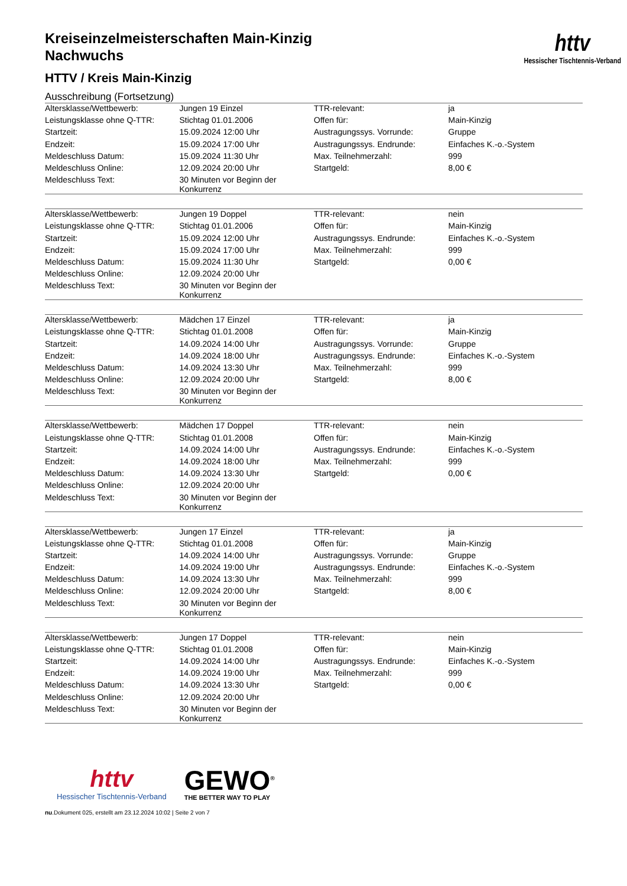httv
Hessischer Tischtennis-Verband
Kreiseinzelmeisterschaften Main-Kinzig
Nachwuchs
HTTV / Kreis Main-Kinzig
Ausschreibung (Fortsetzung)
| Altersklasse/Wettbewerb: | Jungen 19 Einzel | TTR-relevant: | ja |
| Leistungsklasse ohne Q-TTR: | Stichtag 01.01.2006 | Offen für: | Main-Kinzig |
| Startzeit: | 15.09.2024 12:00 Uhr | Austragungssys. Vorrunde: | Gruppe |
| Endzeit: | 15.09.2024 17:00 Uhr | Austragungssys. Endrunde: | Einfaches K.-o.-System |
| Meldeschluss Datum: | 15.09.2024 11:30 Uhr | Max. Teilnehmerzahl: | 999 |
| Meldeschluss Online: | 12.09.2024 20:00 Uhr | Startgeld: | 8,00 € |
| Meldeschluss Text: | 30 Minuten vor Beginn der Konkurrenz | | |
| Altersklasse/Wettbewerb: | Jungen 19 Doppel | TTR-relevant: | nein |
| Leistungsklasse ohne Q-TTR: | Stichtag 01.01.2006 | Offen für: | Main-Kinzig |
| Startzeit: | 15.09.2024 12:00 Uhr | Austragungssys. Endrunde: | Einfaches K.-o.-System |
| Endzeit: | 15.09.2024 17:00 Uhr | Max. Teilnehmerzahl: | 999 |
| Meldeschluss Datum: | 15.09.2024 11:30 Uhr | Startgeld: | 0,00 € |
| Meldeschluss Online: | 12.09.2024 20:00 Uhr | | |
| Meldeschluss Text: | 30 Minuten vor Beginn der Konkurrenz | | |
| Altersklasse/Wettbewerb: | Mädchen 17 Einzel | TTR-relevant: | ja |
| Leistungsklasse ohne Q-TTR: | Stichtag 01.01.2008 | Offen für: | Main-Kinzig |
| Startzeit: | 14.09.2024 14:00 Uhr | Austragungssys. Vorrunde: | Gruppe |
| Endzeit: | 14.09.2024 18:00 Uhr | Austragungssys. Endrunde: | Einfaches K.-o.-System |
| Meldeschluss Datum: | 14.09.2024 13:30 Uhr | Max. Teilnehmerzahl: | 999 |
| Meldeschluss Online: | 12.09.2024 20:00 Uhr | Startgeld: | 8,00 € |
| Meldeschluss Text: | 30 Minuten vor Beginn der Konkurrenz | | |
| Altersklasse/Wettbewerb: | Mädchen 17 Doppel | TTR-relevant: | nein |
| Leistungsklasse ohne Q-TTR: | Stichtag 01.01.2008 | Offen für: | Main-Kinzig |
| Startzeit: | 14.09.2024 14:00 Uhr | Austragungssys. Endrunde: | Einfaches K.-o.-System |
| Endzeit: | 14.09.2024 18:00 Uhr | Max. Teilnehmerzahl: | 999 |
| Meldeschluss Datum: | 14.09.2024 13:30 Uhr | Startgeld: | 0,00 € |
| Meldeschluss Online: | 12.09.2024 20:00 Uhr | | |
| Meldeschluss Text: | 30 Minuten vor Beginn der Konkurrenz | | |
| Altersklasse/Wettbewerb: | Jungen 17 Einzel | TTR-relevant: | ja |
| Leistungsklasse ohne Q-TTR: | Stichtag 01.01.2008 | Offen für: | Main-Kinzig |
| Startzeit: | 14.09.2024 14:00 Uhr | Austragungssys. Vorrunde: | Gruppe |
| Endzeit: | 14.09.2024 19:00 Uhr | Austragungssys. Endrunde: | Einfaches K.-o.-System |
| Meldeschluss Datum: | 14.09.2024 13:30 Uhr | Max. Teilnehmerzahl: | 999 |
| Meldeschluss Online: | 12.09.2024 20:00 Uhr | Startgeld: | 8,00 € |
| Meldeschluss Text: | 30 Minuten vor Beginn der Konkurrenz | | |
| Altersklasse/Wettbewerb: | Jungen 17 Doppel | TTR-relevant: | nein |
| Leistungsklasse ohne Q-TTR: | Stichtag 01.01.2008 | Offen für: | Main-Kinzig |
| Startzeit: | 14.09.2024 14:00 Uhr | Austragungssys. Endrunde: | Einfaches K.-o.-System |
| Endzeit: | 14.09.2024 19:00 Uhr | Max. Teilnehmerzahl: | 999 |
| Meldeschluss Datum: | 14.09.2024 13:30 Uhr | Startgeld: | 0,00 € |
| Meldeschluss Online: | 12.09.2024 20:00 Uhr | | |
| Meldeschluss Text: | 30 Minuten vor Beginn der Konkurrenz | | |
httv
Hessischer Tischtennis-Verband
GEWO<sup>®</sup>
THE BETTER WAY TO PLAY
nu.Dokument 025, erstellt am 23.12.2024 10:02 | Seite 2 von 7